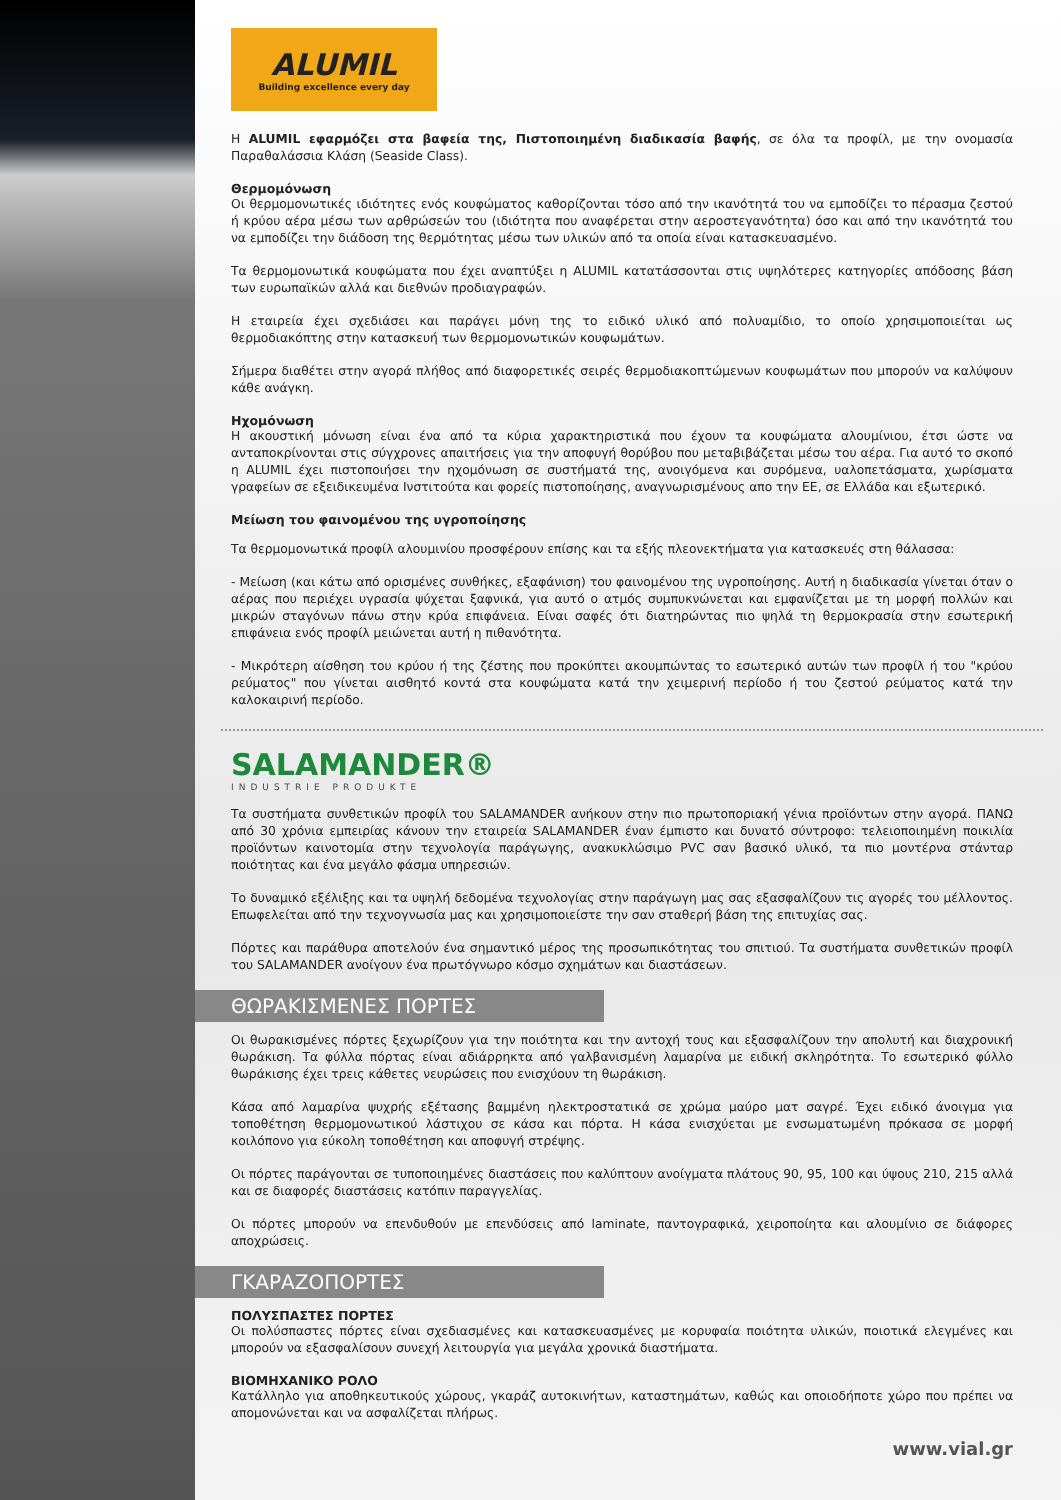ALUMIL
Building excellence every day
Η ALUMIL εφαρμόζει στα βαφεία της, Πιστοποιημένη διαδικασία βαφής, σε όλα τα προφίλ, με την ονομασία Παραθαλάσσια Κλάση (Seaside Class).
Θερμομόνωση
Οι θερμομονωτικές ιδιότητες ενός κουφώματος καθορίζονται τόσο από την ικανότητά του να εμποδίζει το πέρασμα ζεστού ή κρύου αέρα μέσω των αρθρώσεών του (ιδιότητα που αναφέρεται στην αεροστεγανότητα) όσο και από την ικανότητά του να εμποδίζει την διάδοση της θερμότητας μέσω των υλικών από τα οποία είναι κατασκευασμένο.
Τα θερμομονωτικά κουφώματα που έχει αναπτύξει η ALUMIL κατατάσσονται στις υψηλότερες κατηγορίες απόδοσης βάση των ευρωπαϊκών αλλά και διεθνών προδιαγραφών.
Η εταιρεία έχει σχεδιάσει και παράγει μόνη της το ειδικό υλικό από πολυαμίδιο, το οποίο χρησιμοποιείται ως θερμοδιακόπτης στην κατασκευή των θερμομονωτικών κουφωμάτων.
Σήμερα διαθέτει στην αγορά πλήθος από διαφορετικές σειρές θερμοδιακοπτώμενων κουφωμάτων που μπορούν να καλύψουν κάθε ανάγκη.
Ηχομόνωση
Η ακουστική μόνωση είναι ένα από τα κύρια χαρακτηριστικά που έχουν τα κουφώματα αλουμίνιου, έτσι ώστε να ανταποκρίνονται στις σύγχρονες απαιτήσεις για την αποφυγή θορύβου που μεταβιβάζεται μέσω του αέρα. Για αυτό το σκοπό η ALUMIL έχει πιστοποιήσει την ηχομόνωση σε συστήματά της, ανοιγόμενα και συρόμενα, υαλοπετάσματα, χωρίσματα γραφείων σε εξειδικευμένα Ινστιτούτα και φορείς πιστοποίησης, αναγνωρισμένους απο την ΕΕ, σε Ελλάδα και εξωτερικό.
Μείωση του φαινομένου της υγροποίησης
Τα θερμομονωτικά προφίλ αλουμινίου προσφέρουν επίσης και τα εξής πλεονεκτήματα για κατασκευές στη θάλασσα:
- Μείωση (και κάτω από ορισμένες συνθήκες, εξαφάνιση) του φαινομένου της υγροποίησης. Αυτή η διαδικασία γίνεται όταν ο αέρας που περιέχει υγρασία ψύχεται ξαφνικά, για αυτό ο ατμός συμπυκνώνεται και εμφανίζεται με τη μορφή πολλών και μικρών σταγόνων πάνω στην κρύα επιφάνεια. Είναι σαφές ότι διατηρώντας πιο ψηλά τη θερμοκρασία στην εσωτερική επιφάνεια ενός προφίλ μειώνεται αυτή η πιθανότητα.
- Μικρότερη αίσθηση του κρύου ή της ζέστης που προκύπτει ακουμπώντας το εσωτερικό αυτών των προφίλ ή του "κρύου ρεύματος" που γίνεται αισθητό κοντά στα κουφώματα κατά την χειμερινή περίοδο ή του ζεστού ρεύματος κατά την καλοκαιρινή περίοδο.
SALAMANDER®
INDUSTRIE PRODUKTE
Τα συστήματα συνθετικών προφίλ του SALAMANDER ανήκουν στην πιο πρωτοποριακή γένια προϊόντων στην αγορά. ΠΑΝΩ από 30 χρόνια εμπειρίας κάνουν την εταιρεία SALAMANDER έναν έμπιστο και δυνατό σύντροφο: τελειοποιημένη ποικιλία προϊόντων καινοτομία στην τεχνολογία παράγωγης, ανακυκλώσιμο PVC σαν βασικό υλικό, τα πιο μοντέρνα στάνταρ ποιότητας και ένα μεγάλο φάσμα υπηρεσιών.
Το δυναμικό εξέλιξης και τα υψηλή δεδομένα τεχνολογίας στην παράγωγη μας σας εξασφαλίζουν τις αγορές του μέλλοντος. Επωφελείται από την τεχνογνωσία μας και χρησιμοποιείστε την σαν σταθερή βάση της επιτυχίας σας.
Πόρτες και παράθυρα αποτελούν ένα σημαντικό μέρος της προσωπικότητας του σπιτιού. Τα συστήματα συνθετικών προφίλ του SALAMANDER ανοίγουν ένα πρωτόγνωρο κόσμο σχημάτων και διαστάσεων.
ΘΩΡΑΚΙΣΜΕΝΕΣ ΠΟΡΤΕΣ
Οι θωρακισμένες πόρτες ξεχωρίζουν για την ποιότητα και την αντοχή τους και εξασφαλίζουν την απολυτή και διαχρονική θωράκιση. Τα φύλλα πόρτας είναι αδιάρρηκτα από γαλβανισμένη λαμαρίνα με ειδική σκληρότητα. Το εσωτερικό φύλλο θωράκισης έχει τρεις κάθετες νευρώσεις που ενισχύουν τη θωράκιση.
Κάσα από λαμαρίνα ψυχρής εξέτασης βαμμένη ηλεκτροστατικά σε χρώμα μαύρο ματ σαγρέ. Έχει ειδικό άνοιγμα για τοποθέτηση θερμομονωτικού λάστιχου σε κάσα και πόρτα. Η κάσα ενισχύεται με ενσωματωμένη πρόκασα σε μορφή κοιλόπονο για εύκολη τοποθέτηση και αποφυγή στρέψης.
Οι πόρτες παράγονται σε τυποποιημένες διαστάσεις που καλύπτουν ανοίγματα πλάτους 90, 95, 100 και ύψους 210, 215 αλλά και σε διαφορές διαστάσεις κατόπιν παραγγελίας.
Οι πόρτες μπορούν να επενδυθούν με επενδύσεις από laminate, παντογραφικά, χειροποίητα και αλουμίνιο σε διάφορες αποχρώσεις.
ΓΚΑΡΑΖΟΠΟΡΤΕΣ
ΠΟΛΥΣΠΑΣΤΕΣ ΠΟΡΤΕΣ
Οι πολύσπαστες πόρτες είναι σχεδιασμένες και κατασκευασμένες με κορυφαία ποιότητα υλικών, ποιοτικά ελεγμένες και μπορούν να εξασφαλίσουν συνεχή λειτουργία για μεγάλα χρονικά διαστήματα.
ΒΙΟΜΗΧΑΝΙΚΟ ΡΟΛΟ
Κατάλληλο για αποθηκευτικούς χώρους, γκαράζ αυτοκινήτων, καταστημάτων, καθώς και οποιοδήποτε χώρο που πρέπει να απομονώνεται και να ασφαλίζεται πλήρως.
www.vial.gr